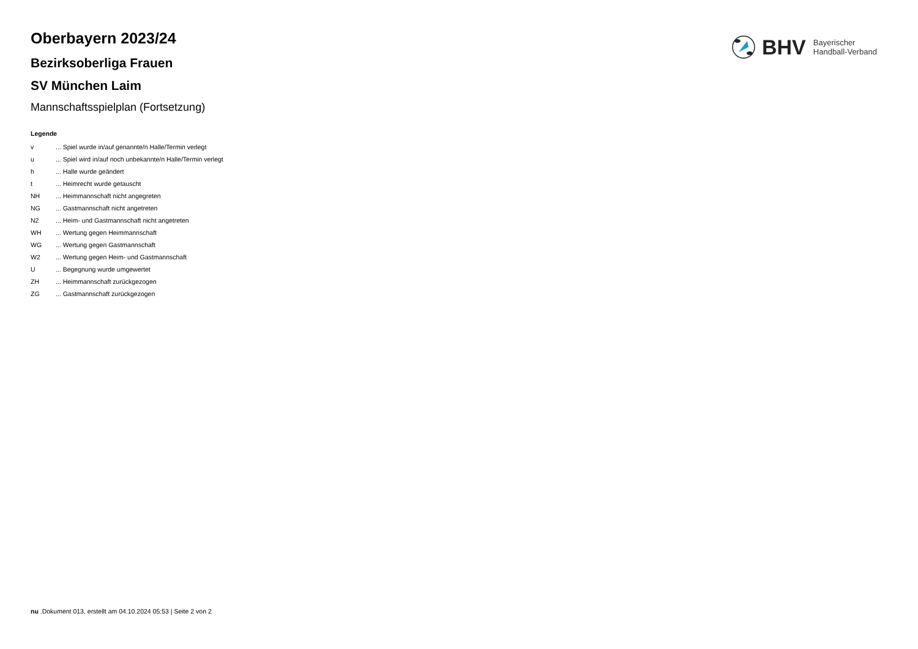BHV
Bayerischer
Handball-Verband
Oberbayern 2023/24
Bezirksoberliga Frauen
SV München Laim
Mannschaftsspielplan (Fortsetzung)
Legende
| v | ... Spiel wurde in/auf genannte/n Halle/Termin verlegt |
| u | ... Spiel wird in/auf noch unbekannte/n Halle/Termin verlegt |
| h | ... Halle wurde geändert |
| t | ... Heimrecht wurde getauscht |
| NH | ... Heimmannschaft nicht angegreten |
| NG | ... Gastmannschaft nicht angetreten |
| N2 | ... Heim- und Gastmannschaft nicht angetreten |
| WH | ... Wertung gegen Heimmannschaft |
| WG | ... Wertung gegen Gastmannschaft |
| W2 | ... Wertung gegen Heim- und Gastmannschaft |
| U | ... Begegnung wurde umgewertet |
| ZH | ... Heimmannschaft zurückgezogen |
| ZG | ... Gastmannschaft zurückgezogen |
nu .Dokument 013, erstellt am 04.10.2024 05:53 | Seite 2 von 2